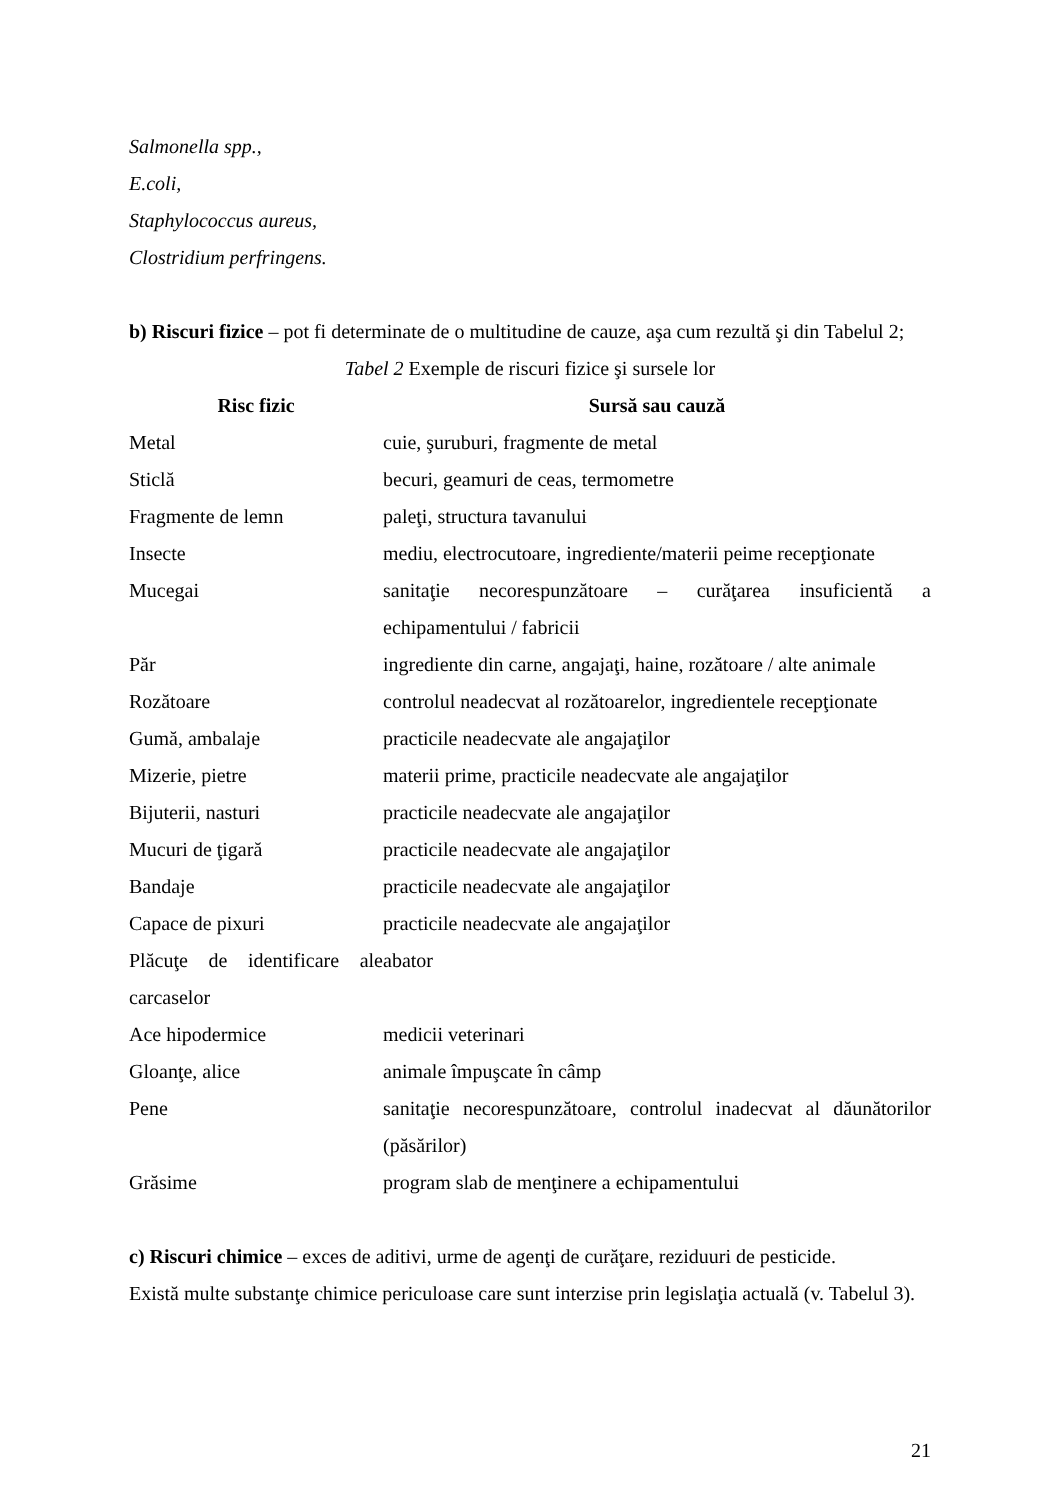Salmonella spp.,
E.coli,
Staphylococcus aureus,
Clostridium perfringens.
b) Riscuri fizice – pot fi determinate de o multitudine de cauze, aşa cum rezultă şi din Tabelul 2;
Tabel 2 Exemple de riscuri fizice şi sursele lor
| Risc fizic | Sursă sau cauză |
| --- | --- |
| Metal | cuie, şuruburi, fragmente de metal |
| Sticlă | becuri, geamuri de ceas, termometre |
| Fragmente de lemn | paleţi, structura tavanului |
| Insecte | mediu, electrocutoare, ingrediente/materii peime recepţionate |
| Mucegai | sanitaţie necorespunzătoare – curăţarea insuficientă a echipamentului / fabricii |
| Păr | ingrediente din carne, angajaţi, haine, rozătoare / alte animale |
| Rozătoare | controlul neadecvat al rozătoarelor, ingredientele recepţionate |
| Gumă, ambalaje | practicile neadecvate ale angajaţilor |
| Mizerie, pietre | materii prime, practicile neadecvate ale angajaţilor |
| Bijuterii, nasturi | practicile neadecvate ale angajaţilor |
| Mucuri de ţigară | practicile neadecvate ale angajaţilor |
| Bandaje | practicile neadecvate ale angajaţilor |
| Capace de pixuri | practicile neadecvate ale angajaţilor |
| Plăcuţe de identificare ale carcaselor | abator |
| Ace hipodermice | medicii veterinari |
| Gloanţe, alice | animale împuşcate în câmp |
| Pene | sanitaţie necorespunzătoare, controlul inadecvat al dăunătorilor (păsărilor) |
| Grăsime | program slab de menţinere a echipamentului |
c) Riscuri chimice – exces de aditivi, urme de agenţi de curăţare, reziduuri de pesticide.
Există multe substanţe chimice periculoase care sunt interzise prin legislaţia actuală (v. Tabelul 3).
21